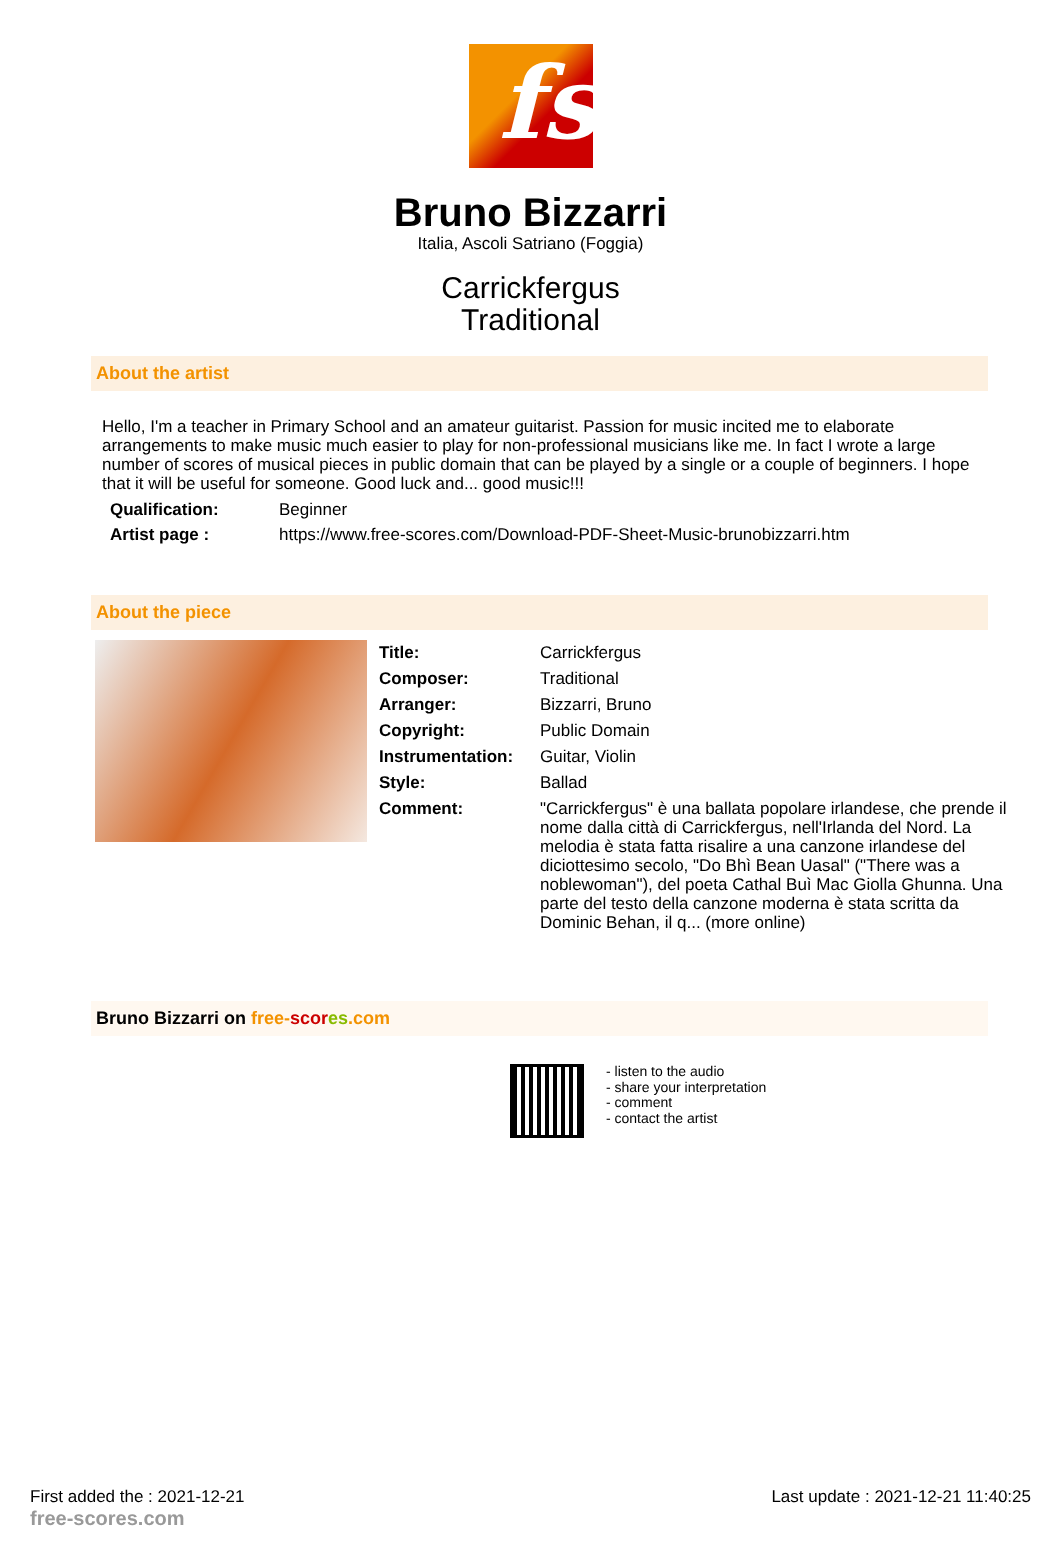fs
Bruno Bizzarri
Italia, Ascoli Satriano (Foggia)
Carrickfergus
Traditional
About the artist
Hello, I'm a teacher in Primary School and an amateur guitarist. Passion for music incited me to elaborate arrangements to make music much easier to play for non-professional musicians like me. In fact I wrote a large number of scores of musical pieces in public domain that can be played by a single or a couple of beginners. I hope that it will be useful for someone. Good luck and... good music!!!
| Qualification: | Beginner |
| Artist page : | https://www.free-scores.com/Download-PDF-Sheet-Music-brunobizzarri.htm |
About the piece
| Title: | Carrickfergus |
| Composer: | Traditional |
| Arranger: | Bizzarri, Bruno |
| Copyright: | Public Domain |
| Instrumentation: | Guitar, Violin |
| Style: | Ballad |
| Comment: | "Carrickfergus" è una ballata popolare irlandese, che prende il nome dalla città di Carrickfergus, nell'Irlanda del Nord. La melodia è stata fatta risalire a una canzone irlandese del diciottesimo secolo, "Do Bhì Bean Uasal" ("There was a noblewoman"), del poeta Cathal Buì Mac Giolla Ghunna. Una parte del testo della canzone moderna è stata scritta da Dominic Behan, il q... (more online) |
Bruno Bizzarri on free-scor es.com
- listen to the audio
- share your interpretation
- comment
- contact the artist
First added the : 2021-12-21
free-scores.com
Last update : 2021-12-21 11:40:25